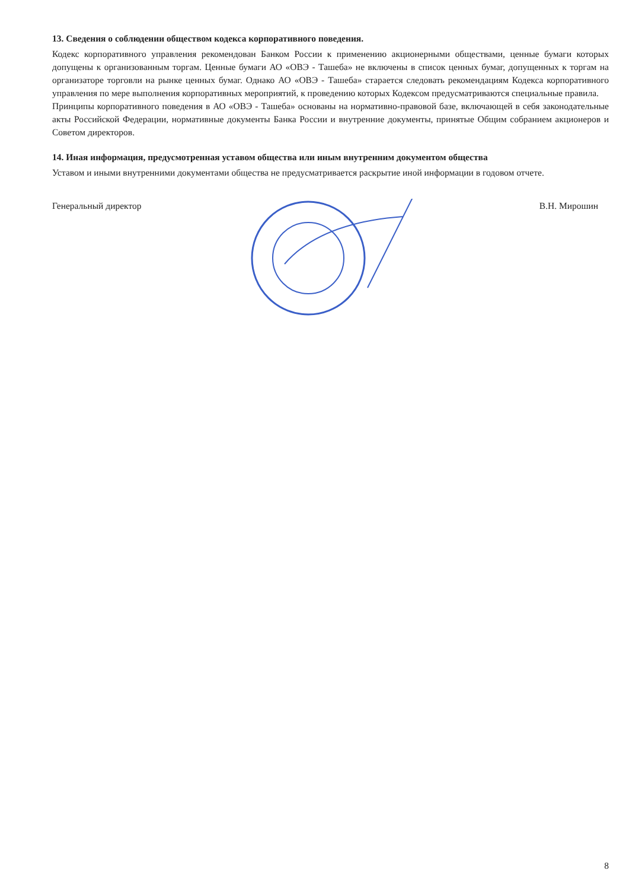13. Сведения о соблюдении обществом кодекса корпоративного поведения.
Кодекс корпоративного управления рекомендован Банком России к применению акционерными обществами, ценные бумаги которых допущены к организованным торгам. Ценные бумаги АО «ОВЭ - Ташеба» не включены в список ценных бумаг, допущенных к торгам на организаторе торговли на рынке ценных бумаг. Однако АО «ОВЭ - Ташеба» старается следовать рекомендациям Кодекса корпоративного управления по мере выполнения корпоративных мероприятий, к проведению которых Кодексом предусматриваются специальные правила.
Принципы корпоративного поведения в АО «ОВЭ - Ташеба» основаны на нормативно-правовой базе, включающей в себя законодательные акты Российской Федерации, нормативные документы Банка России и внутренние документы, принятые Общим собранием акционеров и Советом директоров.
14. Иная информация, предусмотренная уставом общества или иным внутренним документом общества
Уставом и иными внутренними документами общества не предусматривается раскрытие иной информации в годовом отчете.
Генеральный директор В.Н. Мирошин
8